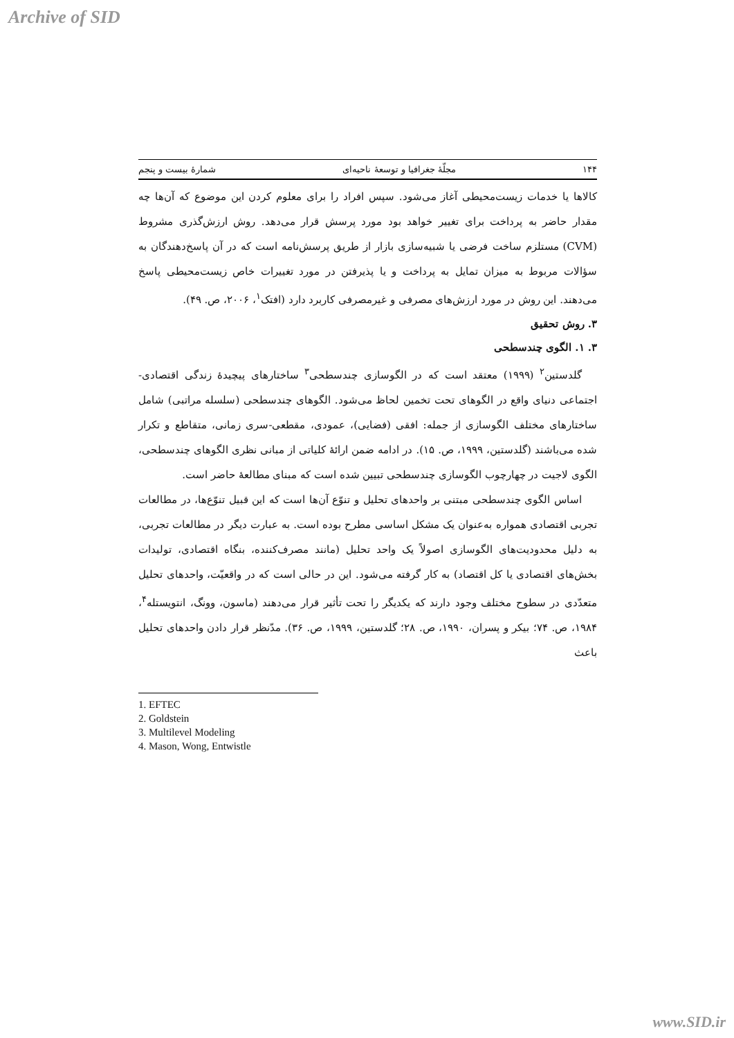Archive of SID
۱۴۴ مجلّهٔ جغرافیا و توسعهٔ ناحیه‌ای شمارهٔ بیست و پنجم
کالاها یا خدمات زیست‌محیطی آغاز می‌شود. سپس افراد را برای معلوم کردن این موضوع که آن‌ها چه مقدار حاضر به پرداخت برای تغییر خواهد بود مورد پرسش قرار می‌دهد. روش ارزش‌گذری مشروط (CVM) مستلزم ساخت فرضی یا شبیه‌سازی بازار از طریق پرسش‌نامه است که در آن پاسخ‌دهندگان به سؤالات مربوط به میزان تمایل به پرداخت و یا پذیرفتن در مورد تغییرات خاص زیست‌محیطی پاسخ می‌دهند. این روش در مورد ارزش‌های مصرفی و غیرمصرفی کاربرد دارد (افتک<sup>۱</sup>، ۲۰۰۶، ص. ۴۹).
۳. روش تحقیق
۳. ۱. الگوی چندسطحی
گلدستین<sup>۲</sup> (۱۹۹۹) معتقد است که در الگوسازی چندسطحی<sup>۳</sup> ساختارهای پیچیدهٔ زندگی اقتصادی-اجتماعی دنیای واقع در الگوهای تحت تخمین لحاظ می‌شود. الگوهای چندسطحی (سلسله مراتبی) شامل ساختارهای مختلف الگوسازی از جمله: افقی (فضایی)، عمودی، مقطعی-سری زمانی، متقاطع و تکرار شده می‌باشند (گلدستین، ۱۹۹۹، ص. ۱۵). در ادامه ضمن ارائهٔ کلیاتی از مبانی نظری الگوهای چندسطحی، الگوی لاجیت در چهارچوب الگوسازی چندسطحی تبیین شده است که مبنای مطالعهٔ حاضر است.
اساس الگوی چندسطحی مبتنی بر واحدهای تحلیل و تنوّع آن‌ها است که این قبیل تنوّع‌ها، در مطالعات تجربی اقتصادی همواره به‌عنوان یک مشکل اساسی مطرح بوده است. به عبارت دیگر در مطالعات تجربی، به دلیل محدودیت‌های الگوسازی اصولاً یک واحد تحلیل (مانند مصرف‌کننده، بنگاه اقتصادی، تولیدات بخش‌های اقتصادی یا کل اقتصاد) به کار گرفته می‌شود. این در حالی است که در واقعیّت، واحدهای تحلیل متعدّدی در سطوح مختلف وجود دارند که یکدیگر را تحت تأثیر قرار می‌دهند (ماسون، وونگ، انتویستله<sup>۴</sup>، ۱۹۸۴، ص. ۷۴؛ بیکر و پسران، ۱۹۹۰، ص. ۲۸؛ گلدستین، ۱۹۹۹، ص. ۳۶). مدّنظر قرار دادن واحدهای تحلیل باعث
1. EFTEC
2. Goldstein
3. Multilevel Modeling
4. Mason, Wong, Entwistle
www.SID.ir